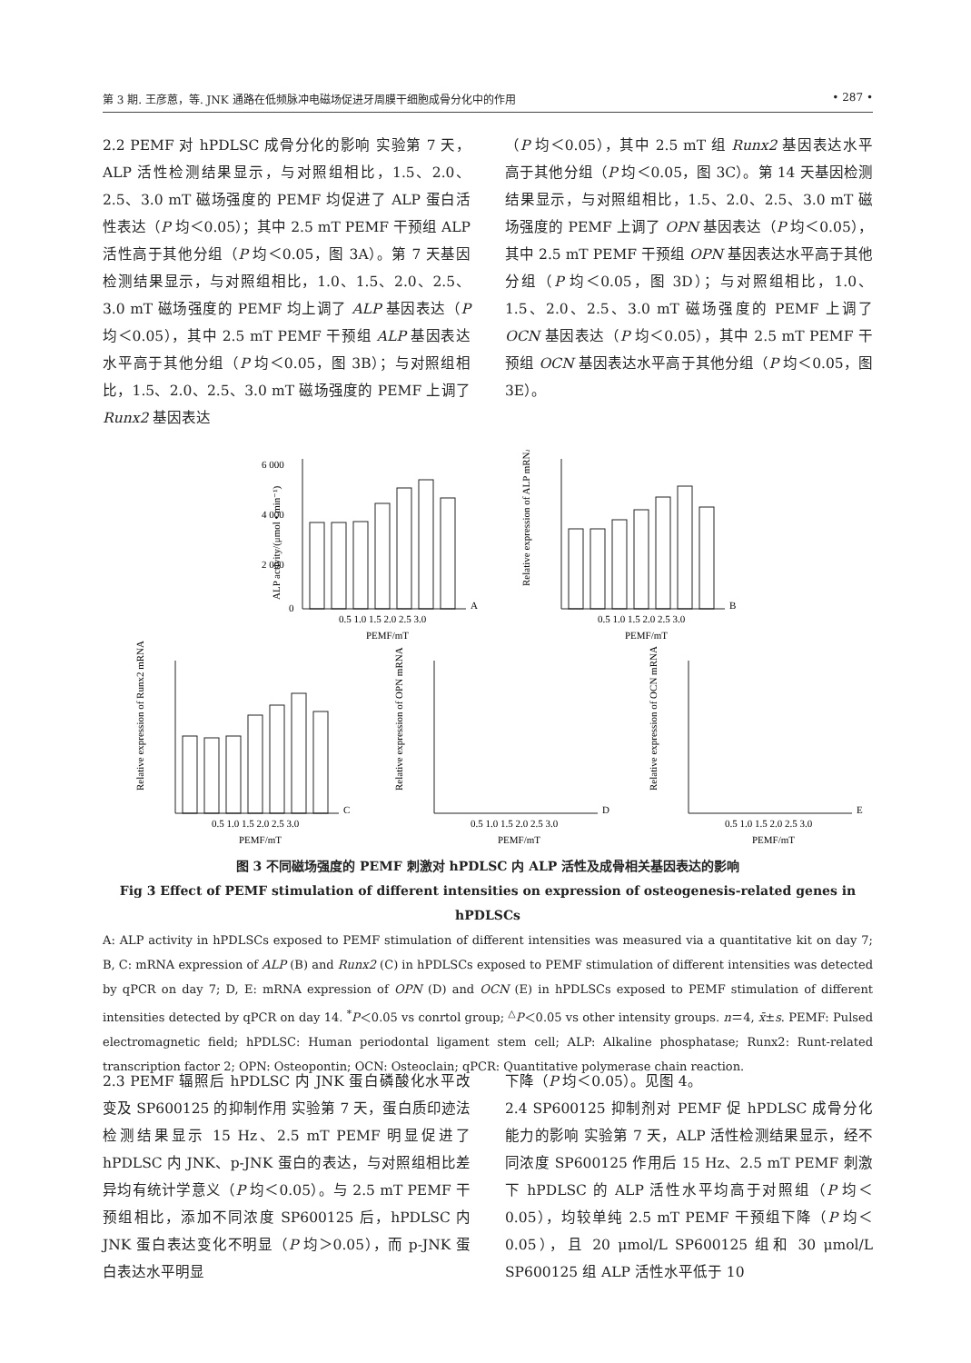第 3 期. 王彦蒽，等. JNK 通路在低频脉冲电磁场促进牙周膜干细胞成骨分化中的作用 • 287 •
2.2 PEMF 对 hPDLSC 成骨分化的影响 实验第 7 天，ALP 活性检测结果显示，与对照组相比，1.5、2.0、2.5、3.0 mT 磁场强度的 PEMF 均促进了 ALP 蛋白活性表达（P 均＜0.05）；其中 2.5 mT PEMF 干预组 ALP 活性高于其他分组（P 均＜0.05，图 3A）。第 7 天基因检测结果显示，与对照组相比，1.0、1.5、2.0、2.5、3.0 mT 磁场强度的 PEMF 均上调了 ALP 基因表达（P 均＜0.05），其中 2.5 mT PEMF 干预组 ALP 基因表达水平高于其他分组（P 均＜0.05，图 3B）；与对照组相比，1.5、2.0、2.5、3.0 mT 磁场强度的 PEMF 上调了 Runx2 基因表达
（P 均＜0.05），其中 2.5 mT 组 Runx2 基因表达水平高于其他分组（P 均＜0.05，图 3C）。第 14 天基因检测结果显示，与对照组相比，1.5、2.0、2.5、3.0 mT 磁场强度的 PEMF 上调了 OPN 基因表达（P 均＜0.05），其中 2.5 mT PEMF 干预组 OPN 基因表达水平高于其他分组（P 均＜0.05，图 3D）；与对照组相比，1.0、1.5、2.0、2.5、3.0 mT 磁场强度的 PEMF 上调了 OCN 基因表达（P 均＜0.05），其中 2.5 mT PEMF 干预组 OCN 基因表达水平高于其他分组（P 均＜0.05，图 3E）。
6 000
4 000
2 000
0
A
B
C
D
E
0.5 1.0 1.5 2.0 2.5 3.0
PEMF/mT
0.5 1.0 1.5 2.0 2.5 3.0
PEMF/mT
0.5 1.0 1.5 2.0 2.5 3.0
PEMF/mT
0.5 1.0 1.5 2.0 2.5 3.0
PEMF/mT
0.5 1.0 1.5 2.0 2.5 3.0
PEMF/mT
ALP activity/(μmol • min⁻¹)
Relative expression of ALP mRNA
Relative expression of Runx2 mRNA
Relative expression of OPN mRNA
Relative expression of OCN mRNA
图 3 不同磁场强度的 PEMF 刺激对 hPDLSC 内 ALP 活性及成骨相关基因表达的影响
Fig 3 Effect of PEMF stimulation of different intensities on expression of osteogenesis-related genes in hPDLSCs
A: ALP activity in hPDLSCs exposed to PEMF stimulation of different intensities was measured via a quantitative kit on day 7; B, C: mRNA expression of ALP (B) and Runx2 (C) in hPDLSCs exposed to PEMF stimulation of different intensities was detected by qPCR on day 7; D, E: mRNA expression of OPN (D) and OCN (E) in hPDLSCs exposed to PEMF stimulation of different intensities detected by qPCR on day 14. <sup>*</sup>P＜0.05 vs conrtol group; <sup>△</sup>P＜0.05 vs other intensity groups. n＝4, x̄±s. PEMF: Pulsed electromagnetic field; hPDLSC: Human periodontal ligament stem cell; ALP: Alkaline phosphatase; Runx2: Runt-related transcription factor 2; OPN: Osteopontin; OCN: Osteoclain; qPCR: Quantitative polymerase chain reaction.
2.3 PEMF 辐照后 hPDLSC 内 JNK 蛋白磷酸化水平改变及 SP600125 的抑制作用 实验第 7 天，蛋白质印迹法检测结果显示 15 Hz、2.5 mT PEMF 明显促进了 hPDLSC 内 JNK、p-JNK 蛋白的表达，与对照组相比差异均有统计学意义（P 均＜0.05）。与 2.5 mT PEMF 干预组相比，添加不同浓度 SP600125 后，hPDLSC 内 JNK 蛋白表达变化不明显（P 均＞0.05），而 p-JNK 蛋白表达水平明显
下降（P 均＜0.05）。见图 4。
2.4 SP600125 抑制剂对 PEMF 促 hPDLSC 成骨分化能力的影响 实验第 7 天，ALP 活性检测结果显示，经不同浓度 SP600125 作用后 15 Hz、2.5 mT PEMF 刺激下 hPDLSC 的 ALP 活性水平均高于对照组（P 均＜0.05），均较单纯 2.5 mT PEMF 干预组下降（P 均＜0.05），且 20 μmol/L SP600125 组和 30 μmol/L SP600125 组 ALP 活性水平低于 10